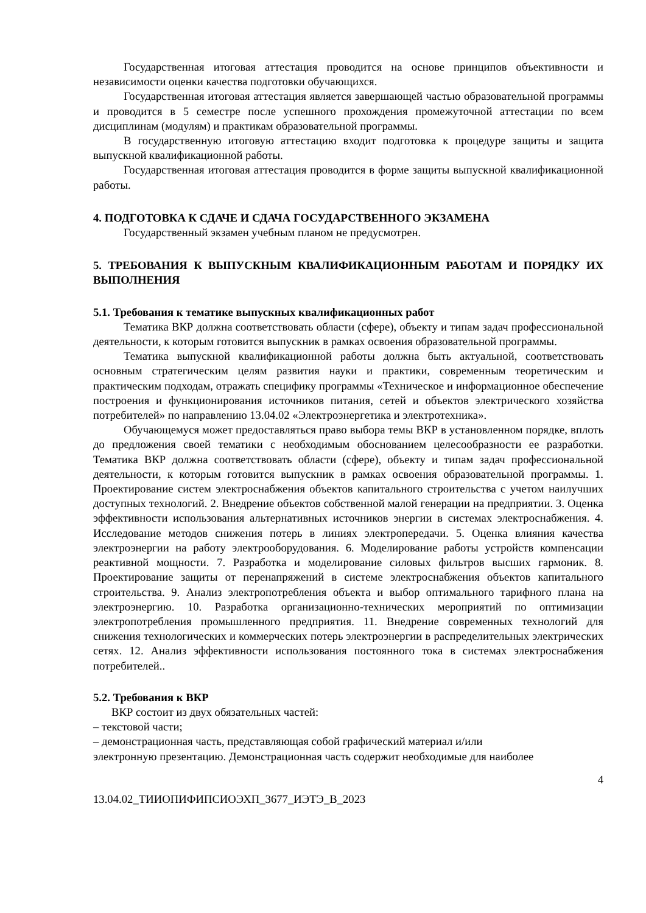Государственная итоговая аттестация проводится на основе принципов объективности и независимости оценки качества подготовки обучающихся.
Государственная итоговая аттестация является завершающей частью образовательной программы и проводится в 5 семестре после успешного прохождения промежуточной аттестации по всем дисциплинам (модулям) и практикам образовательной программы.
В государственную итоговую аттестацию входит подготовка к процедуре защиты и защита выпускной квалификационной работы.
Государственная итоговая аттестация проводится в форме защиты выпускной квалификационной работы.
4. ПОДГОТОВКА К СДАЧЕ И СДАЧА ГОСУДАРСТВЕННОГО ЭКЗАМЕНА
Государственный экзамен учебным планом не предусмотрен.
5. ТРЕБОВАНИЯ К ВЫПУСКНЫМ КВАЛИФИКАЦИОННЫМ РАБОТАМ И ПОРЯДКУ ИХ ВЫПОЛНЕНИЯ
5.1. Требования к тематике выпускных квалификационных работ
Тематика ВКР должна соответствовать области (сфере), объекту и типам задач профессиональной деятельности, к которым готовится выпускник в рамках освоения образовательной программы.
Тематика выпускной квалификационной работы должна быть актуальной, соответствовать основным стратегическим целям развития науки и практики, современным теоретическим и практическим подходам, отражать специфику программы «Техническое и информационное обеспечение построения и функционирования источников питания, сетей и объектов электрического хозяйства потребителей» по направлению 13.04.02 «Электроэнергетика и электротехника».
Обучающемуся может предоставляться право выбора темы ВКР в установленном порядке, вплоть до предложения своей тематики с необходимым обоснованием целесообразности ее разработки. Тематика ВКР должна соответствовать области (сфере), объекту и типам задач профессиональной деятельности, к которым готовится выпускник в рамках освоения образовательной программы. 1. Проектирование систем электроснабжения объектов капитального строительства с учетом наилучших доступных технологий. 2. Внедрение объектов собственной малой генерации на предприятии. 3. Оценка эффективности использования альтернативных источников энергии в системах электроснабжения. 4. Исследование методов снижения потерь в линиях электропередачи. 5. Оценка влияния качества электроэнергии на работу электрооборудования. 6. Моделирование работы устройств компенсации реактивной мощности. 7. Разработка и моделирование силовых фильтров высших гармоник. 8. Проектирование защиты от перенапряжений в системе электроснабжения объектов капитального строительства. 9. Анализ электропотребления объекта и выбор оптимального тарифного плана на электроэнергию. 10. Разработка организационно-технических мероприятий по оптимизации электропотребления промышленного предприятия. 11. Внедрение современных технологий для снижения технологических и коммерческих потерь электроэнергии в распределительных электрических сетях. 12. Анализ эффективности использования постоянного тока в системах электроснабжения потребителей..
5.2. Требования к ВКР
ВКР состоит из двух обязательных частей:
– текстовой части;
– демонстрационная часть, представляющая собой графический материал и/или
электронную презентацию. Демонстрационная часть содержит необходимые для наиболее
4
13.04.02_ТИИОПИФИПСИОЭХП_3677_ИЭТЭ_В_2023